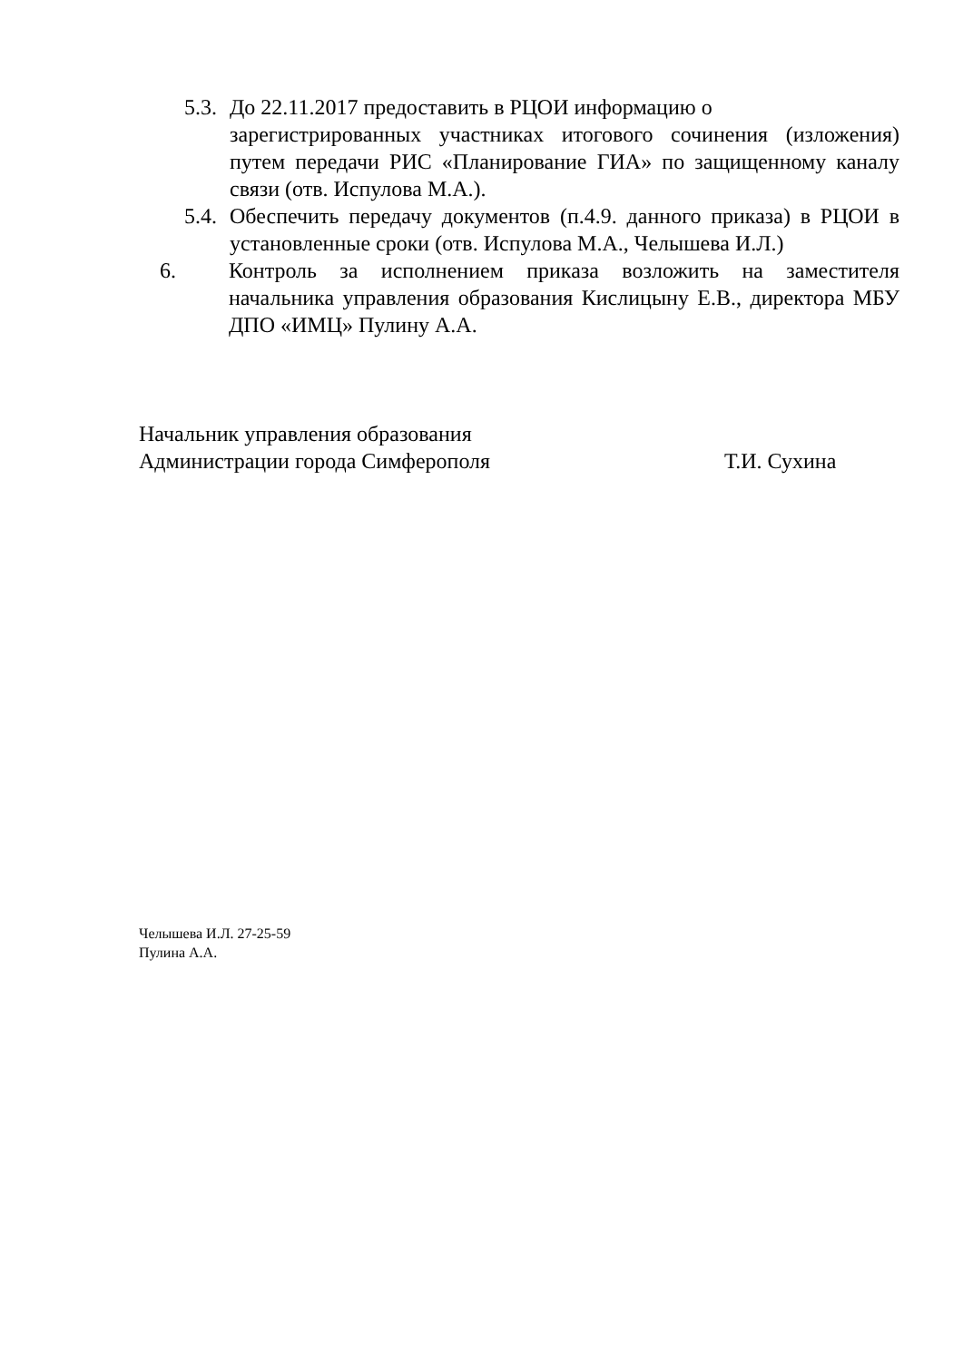5.3.
До 22.11.2017 предоставить в РЦОИ информацию о
зарегистрированных участниках итогового сочинения (изложения) путем передачи РИС «Планирование ГИА» по защищенному каналу связи (отв. Испулова М.А.).
5.4.
Обеспечить передачу документов (п.4.9. данного приказа) в РЦОИ в установленные сроки (отв. Испулова М.А., Челышева И.Л.)
6. Контроль за исполнением приказа возложить на заместителя начальника управления образования Кислицыну Е.В., директора МБУ ДПО «ИМЦ» Пулину А.А.
Начальник управления образования
Администрации города Симферополя Т.И. Сухина
Челышева И.Л. 27-25-59
Пулина А.А.